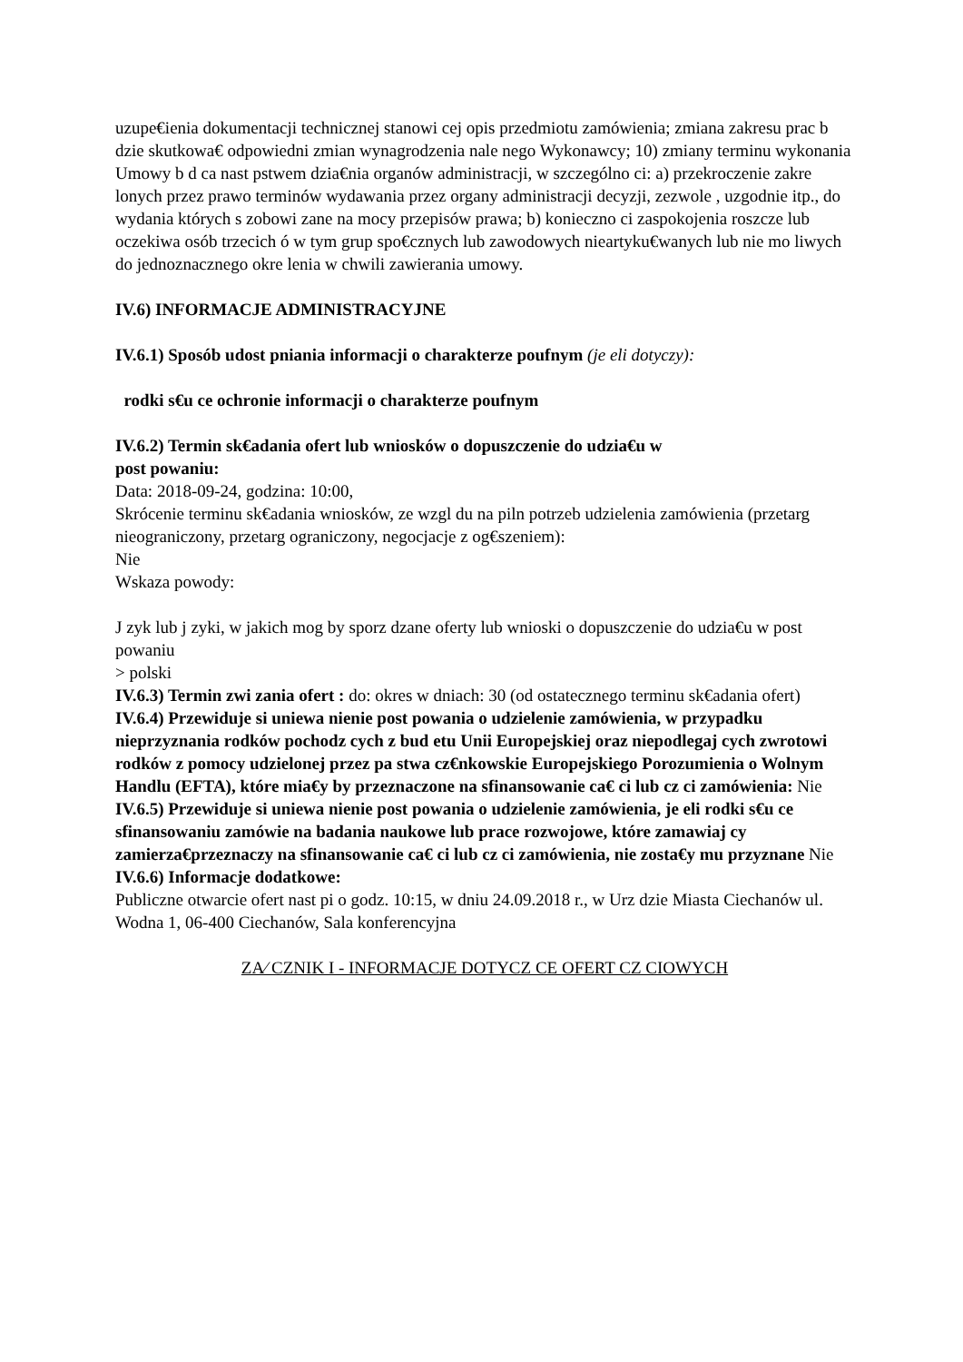uzupe€ienia dokumentacji technicznej stanowi cej opis przedmiotu zamówienia; zmiana zakresu prac b dzie skutkowa€ odpowiedni zmian wynagrodzenia nale nego Wykonawcy; 10) zmiany terminu wykonania Umowy b d ca nast pstwem dzia€nia organów administracji, w szczególno ci: a) przekroczenie zakre lonych przez prawo terminów wydawania przez organy administracji decyzji, zezwole , uzgodnie itp., do wydania których s zobowi zane na mocy przepisów prawa; b) konieczno ci zaspokojenia roszcze lub oczekiwa osób trzecich ó w tym grup spo€cznych lub zawodowych nieartyku€wanych lub nie mo liwych do jednoznacznego okre lenia w chwili zawierania umowy.
IV.6) INFORMACJE ADMINISTRACYJNE
IV.6.1) Sposób udost pniania informacji o charakterze poufnym (je eli dotyczy):
rodki s€u ce ochronie informacji o charakterze poufnym
IV.6.2) Termin sk€adania ofert lub wniosków o dopuszczenie do udzia€u w
post powaniu:
Data: 2018-09-24, godzina: 10:00,
Skrócenie terminu sk€adania wniosków, ze wzgl du na piln potrzeb udzielenia zamówienia (przetarg nieograniczony, przetarg ograniczony, negocjacje z og€szeniem):
Nie
Wskaza powody:
J zyk lub j zyki, w jakich mog by sporz dzane oferty lub wnioski o dopuszczenie do udzia€u w post powaniu
> polski
IV.6.3) Termin zwi zania ofert : do: okres w dniach: 30 (od ostatecznego terminu sk€adania ofert)
IV.6.4) Przewiduje si uniewa nienie post powania o udzielenie zamówienia, w przypadku nieprzyznania rodków pochodz cych z bud etu Unii Europejskiej oraz niepodlegaj cych zwrotowi rodków z pomocy udzielonej przez pa stwa cz€nkowskie Europejskiego Porozumienia o Wolnym Handlu (EFTA), które mia€y by przeznaczone na sfinansowanie ca€ ci lub cz ci zamówienia: Nie
IV.6.5) Przewiduje si uniewa nienie post powania o udzielenie zamówienia, je eli rodki s€u ce sfinansowaniu zamówie na badania naukowe lub prace rozwojowe, które zamawiaj cy zamierza€przeznaczy na sfinansowanie ca€ ci lub cz ci zamówienia, nie zosta€y mu przyznane Nie
IV.6.6) Informacje dodatkowe:
Publiczne otwarcie ofert nast pi o godz. 10:15, w dniu 24.09.2018 r., w Urz dzie Miasta Ciechanów ul. Wodna 1, 06-400 Ciechanów, Sala konferencyjna
ZA⁄ CZNIK I - INFORMACJE DOTYCZ CE OFERT CZ CIOWYCH